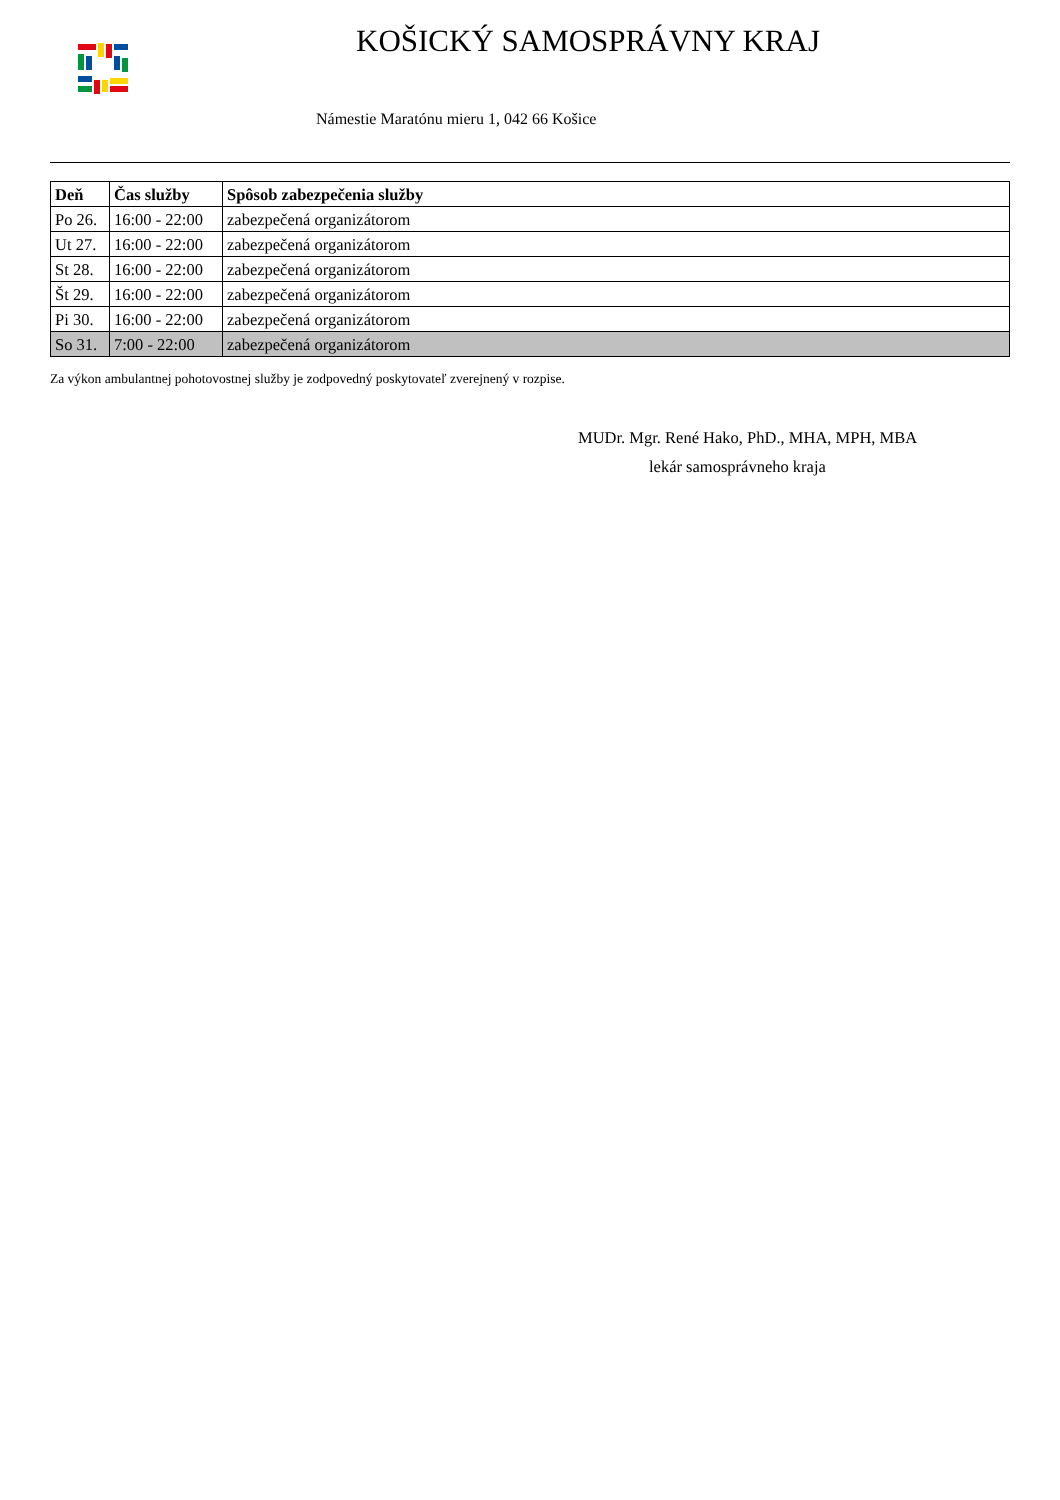KOŠICKÝ SAMOSPRÁVNY KRAJ
Námestie Maratónu mieru 1, 042 66 Košice
| Deň | Čas služby | Spôsob zabezpečenia služby |
| --- | --- | --- |
| Po 26. | 16:00 - 22:00 | zabezpečená organizátorom |
| Ut 27. | 16:00 - 22:00 | zabezpečená organizátorom |
| St 28. | 16:00 - 22:00 | zabezpečená organizátorom |
| Št 29. | 16:00 - 22:00 | zabezpečená organizátorom |
| Pi 30. | 16:00 - 22:00 | zabezpečená organizátorom |
| So 31. | 7:00 - 22:00 | zabezpečená organizátorom |
Za výkon ambulantnej pohotovostnej služby je zodpovedný poskytovateľ zverejnený v rozpise.
MUDr. Mgr. René Hako, PhD., MHA, MPH, MBA
lekár samosprávneho kraja